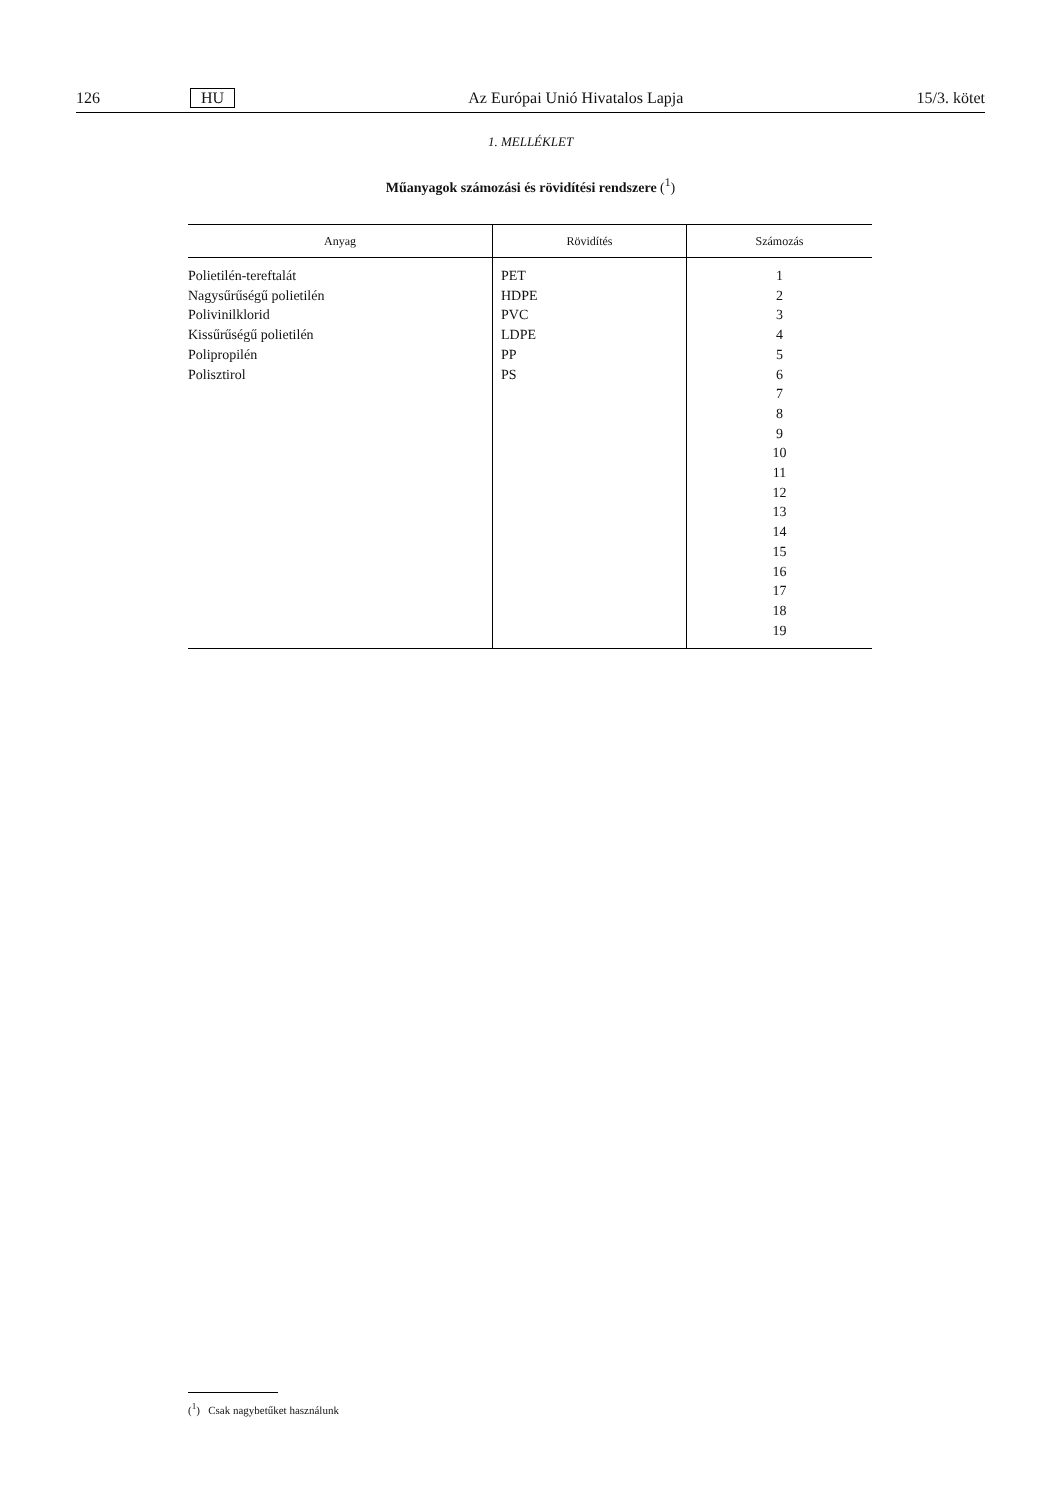126 HU Az Európai Unió Hivatalos Lapja 15/3. kötet
1. MELLÉKLET
Műanyagok számozási és rövidítési rendszere (<sup>1</sup>)
| Anyag | Rövidítés | Számozás |
| --- | --- | --- |
| Polietilén-tereftalát Nagysűrűségű polietilén Polivinilklorid Kissűrűségű polietilén Polipropilén Polisztirol | PET HDPE PVC LDPE PP PS | 1 2 3 4 5 6 7 8 9 10 11 12 13 14 15 16 17 18 19 |
(<sup>1</sup>) Csak nagybetűket használunk